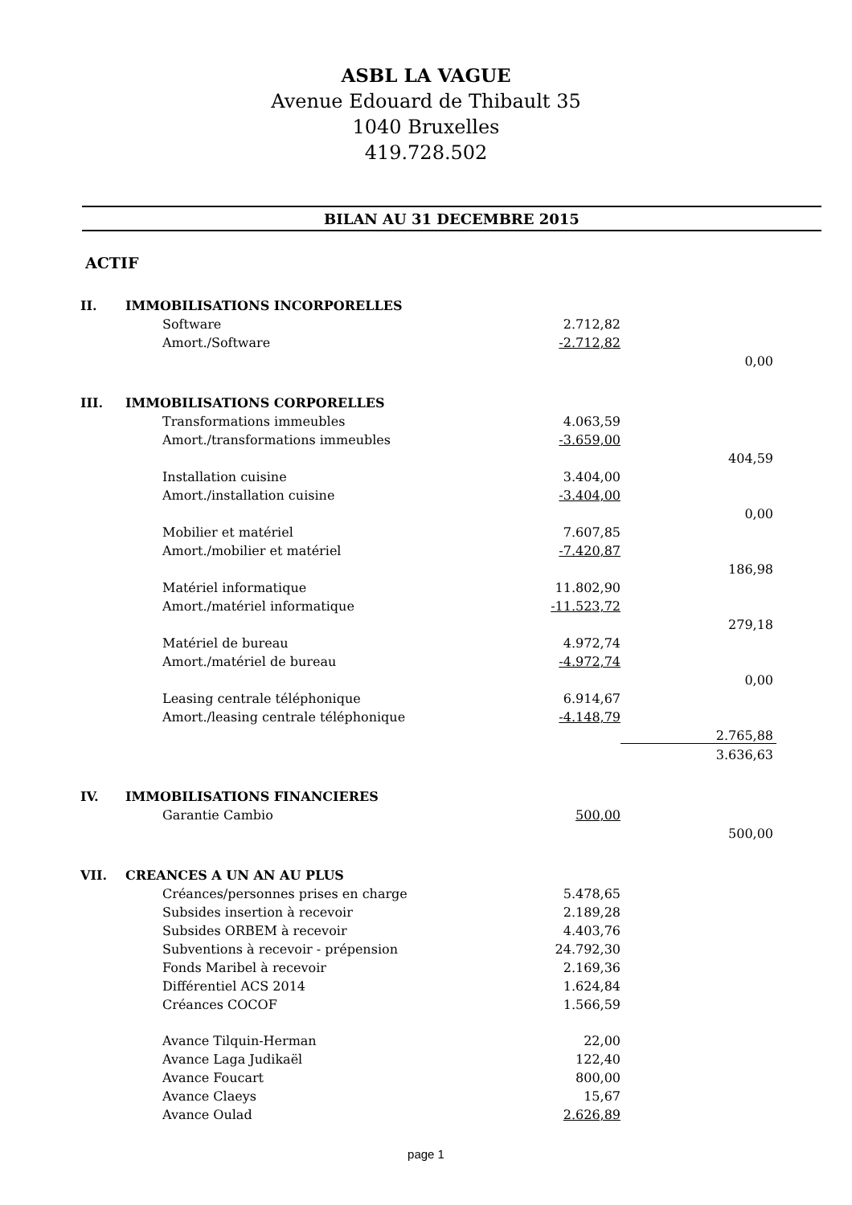ASBL LA VAGUE
Avenue Edouard de Thibault 35
1040 Bruxelles
419.728.502
BILAN AU 31 DECEMBRE 2015
ACTIF
| II. | IMMOBILISATIONS INCORPORELLES | | |
| | Software | 2.712,82 | |
| | Amort./Software | -2.712,82 | |
| | | | 0,00 |
| III. | IMMOBILISATIONS CORPORELLES | | |
| | Transformations immeubles | 4.063,59 | |
| | Amort./transformations immeubles | -3.659,00 | |
| | | | 404,59 |
| | Installation cuisine | 3.404,00 | |
| | Amort./installation cuisine | -3.404,00 | |
| | | | 0,00 |
| | Mobilier et matériel | 7.607,85 | |
| | Amort./mobilier et matériel | -7.420,87 | |
| | | | 186,98 |
| | Matériel informatique | 11.802,90 | |
| | Amort./matériel informatique | -11.523,72 | |
| | | | 279,18 |
| | Matériel de bureau | 4.972,74 | |
| | Amort./matériel de bureau | -4.972,74 | |
| | | | 0,00 |
| | Leasing centrale téléphonique | 6.914,67 | |
| | Amort./leasing centrale téléphonique | -4.148,79 | |
| | | | 2.765,88 |
| | | | 3.636,63 |
| IV. | IMMOBILISATIONS FINANCIERES | | |
| | Garantie Cambio | 500,00 | |
| | | | 500,00 |
| VII. | CREANCES A UN AN AU PLUS | | |
| | Créances/personnes prises en charge | 5.478,65 | |
| | Subsides insertion à recevoir | 2.189,28 | |
| | Subsides ORBEM à recevoir | 4.403,76 | |
| | Subventions à recevoir - prépension | 24.792,30 | |
| | Fonds Maribel à recevoir | 2.169,36 | |
| | Différentiel ACS 2014 | 1.624,84 | |
| | Créances COCOF | 1.566,59 | |
| | Avance Tilquin-Herman | 22,00 | |
| | Avance Laga Judikaël | 122,40 | |
| | Avance Foucart | 800,00 | |
| | Avance Claeys | 15,67 | |
| | Avance Oulad | 2.626,89 | |
page 1